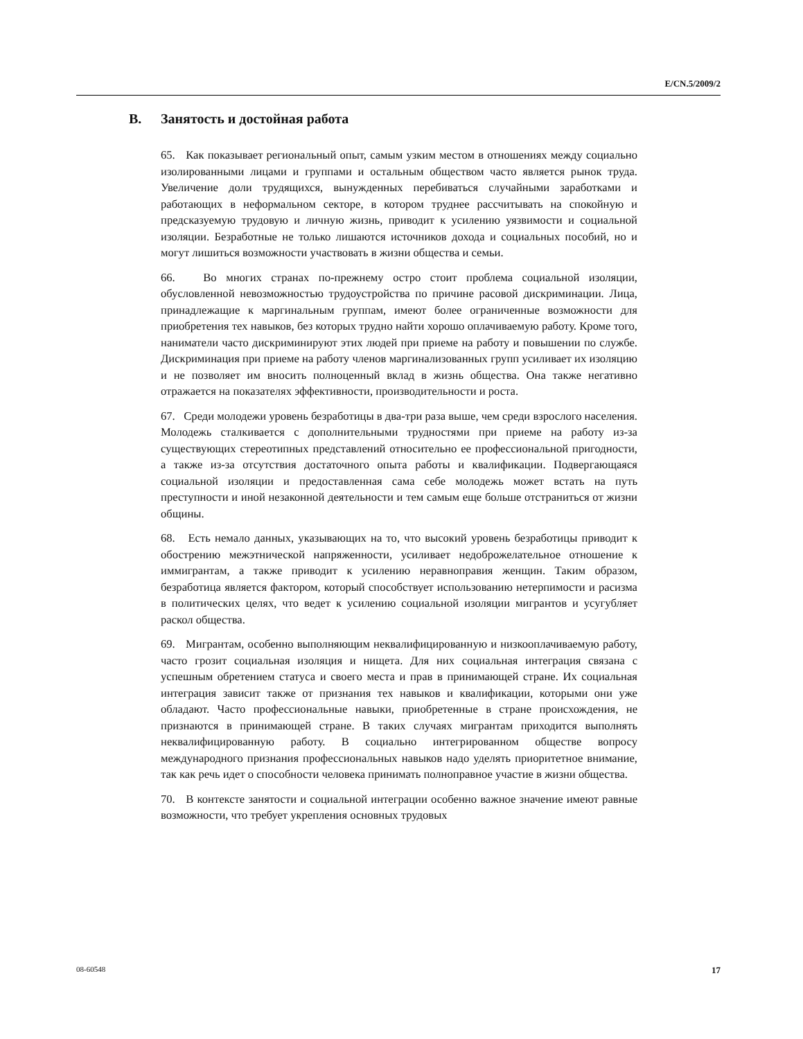E/CN.5/2009/2
B. Занятость и достойная работа
65. Как показывает региональный опыт, самым узким местом в отношениях между социально изолированными лицами и группами и остальным обществом часто является рынок труда. Увеличение доли трудящихся, вынужденных перебиваться случайными заработками и работающих в неформальном секторе, в котором труднее рассчитывать на спокойную и предсказуемую трудовую и личную жизнь, приводит к усилению уязвимости и социальной изоляции. Безработные не только лишаются источников дохода и социальных пособий, но и могут лишиться возможности участвовать в жизни общества и семьи.
66. Во многих странах по-прежнему остро стоит проблема социальной изоляции, обусловленной невозможностью трудоустройства по причине расовой дискриминации. Лица, принадлежащие к маргинальным группам, имеют более ограниченные возможности для приобретения тех навыков, без которых трудно найти хорошо оплачиваемую работу. Кроме того, наниматели часто дискриминируют этих людей при приеме на работу и повышении по службе. Дискриминация при приеме на работу членов маргинализованных групп усиливает их изоляцию и не позволяет им вносить полноценный вклад в жизнь общества. Она также негативно отражается на показателях эффективности, производительности и роста.
67. Среди молодежи уровень безработицы в два-три раза выше, чем среди взрослого населения. Молодежь сталкивается с дополнительными трудностями при приеме на работу из-за существующих стереотипных представлений относительно ее профессиональной пригодности, а также из-за отсутствия достаточного опыта работы и квалификации. Подвергающаяся социальной изоляции и предоставленная сама себе молодежь может встать на путь преступности и иной незаконной деятельности и тем самым еще больше отстраниться от жизни общины.
68. Есть немало данных, указывающих на то, что высокий уровень безработицы приводит к обострению межэтнической напряженности, усиливает недоброжелательное отношение к иммигрантам, а также приводит к усилению неравноправия женщин. Таким образом, безработица является фактором, который способствует использованию нетерпимости и расизма в политических целях, что ведет к усилению социальной изоляции мигрантов и усугубляет раскол общества.
69. Мигрантам, особенно выполняющим неквалифицированную и низкооплачиваемую работу, часто грозит социальная изоляция и нищета. Для них социальная интеграция связана с успешным обретением статуса и своего места и прав в принимающей стране. Их социальная интеграция зависит также от признания тех навыков и квалификации, которыми они уже обладают. Часто профессиональные навыки, приобретенные в стране происхождения, не признаются в принимающей стране. В таких случаях мигрантам приходится выполнять неквалифицированную работу. В социально интегрированном обществе вопросу международного признания профессиональных навыков надо уделять приоритетное внимание, так как речь идет о способности человека принимать полноправное участие в жизни общества.
70. В контексте занятости и социальной интеграции особенно важное значение имеют равные возможности, что требует укрепления основных трудовых
08-60548 17